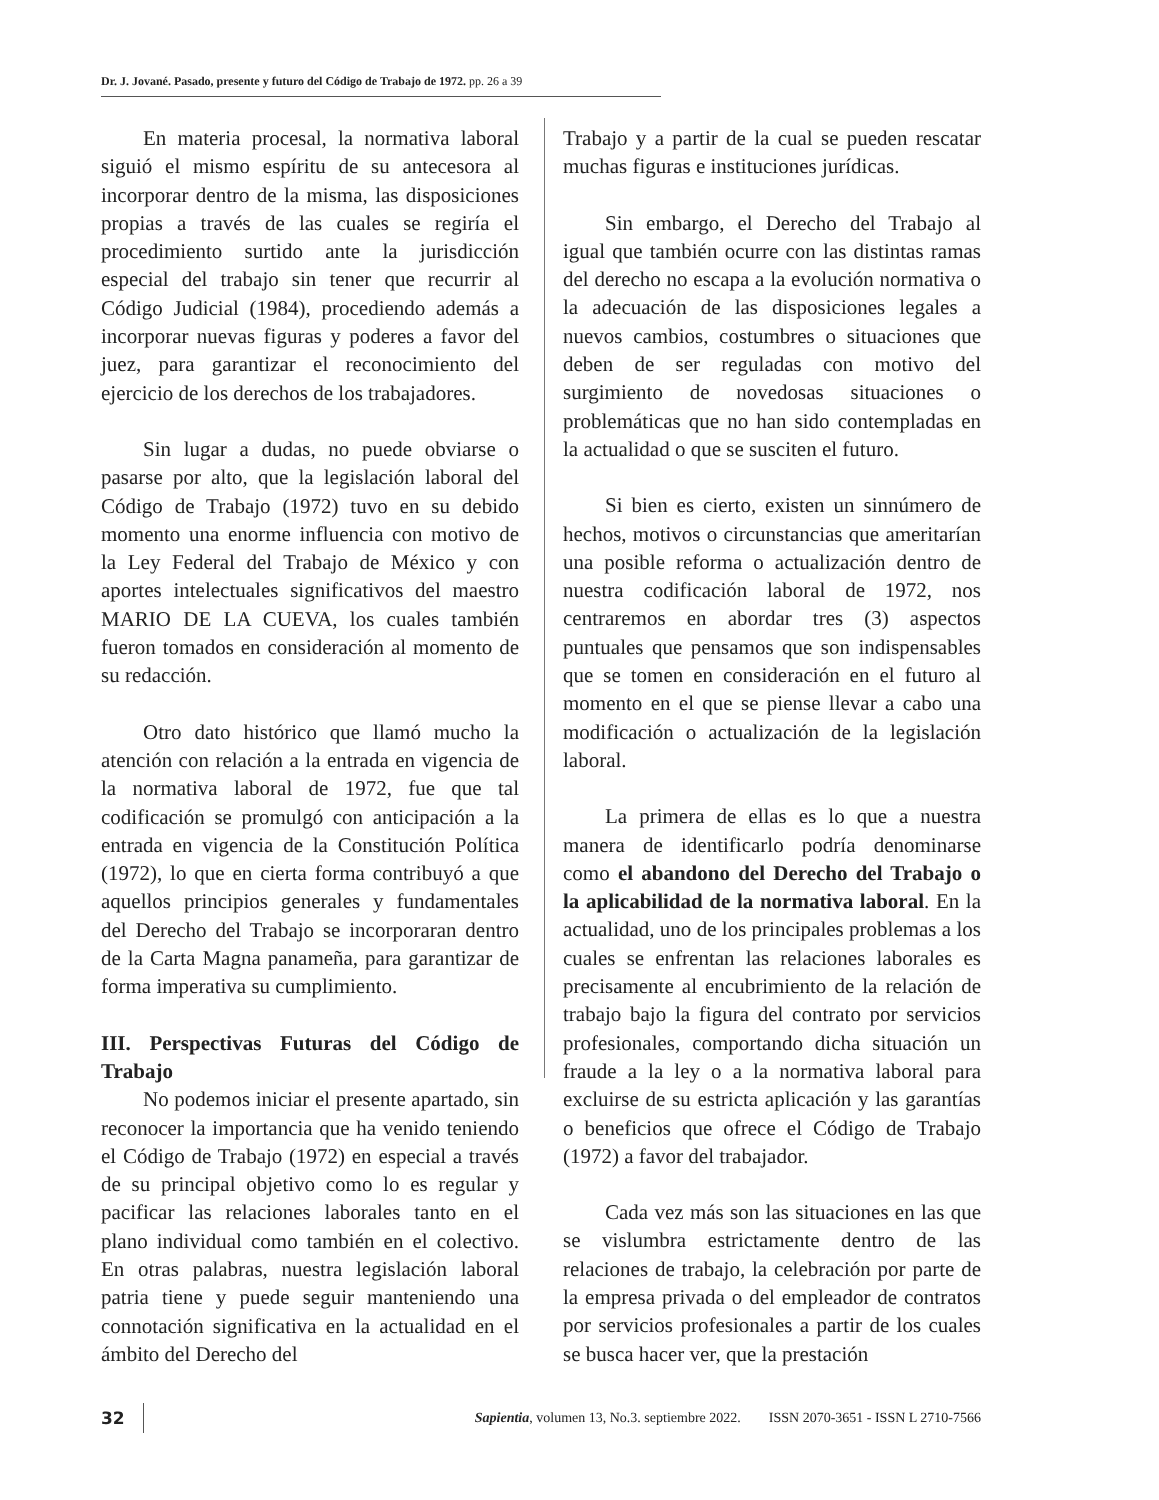Dr. J. Jované. Pasado, presente y futuro del Código de Trabajo de 1972. pp. 26 a 39
En materia procesal, la normativa laboral siguió el mismo espíritu de su antecesora al incorporar dentro de la misma, las disposiciones propias a través de las cuales se regiría el procedimiento surtido ante la jurisdicción especial del trabajo sin tener que recurrir al Código Judicial (1984), procediendo además a incorporar nuevas figuras y poderes a favor del juez, para garantizar el reconocimiento del ejercicio de los derechos de los trabajadores.
Sin lugar a dudas, no puede obviarse o pasarse por alto, que la legislación laboral del Código de Trabajo (1972) tuvo en su debido momento una enorme influencia con motivo de la Ley Federal del Trabajo de México y con aportes intelectuales significativos del maestro MARIO DE LA CUEVA, los cuales también fueron tomados en consideración al momento de su redacción.
Otro dato histórico que llamó mucho la atención con relación a la entrada en vigencia de la normativa laboral de 1972, fue que tal codificación se promulgó con anticipación a la entrada en vigencia de la Constitución Política (1972), lo que en cierta forma contribuyó a que aquellos principios generales y fundamentales del Derecho del Trabajo se incorporaran dentro de la Carta Magna panameña, para garantizar de forma imperativa su cumplimiento.
III. Perspectivas Futuras del Código de Trabajo
No podemos iniciar el presente apartado, sin reconocer la importancia que ha venido teniendo el Código de Trabajo (1972) en especial a través de su principal objetivo como lo es regular y pacificar las relaciones laborales tanto en el plano individual como también en el colectivo. En otras palabras, nuestra legislación laboral patria tiene y puede seguir manteniendo una connotación significativa en la actualidad en el ámbito del Derecho del
Trabajo y a partir de la cual se pueden rescatar muchas figuras e instituciones jurídicas.
Sin embargo, el Derecho del Trabajo al igual que también ocurre con las distintas ramas del derecho no escapa a la evolución normativa o la adecuación de las disposiciones legales a nuevos cambios, costumbres o situaciones que deben de ser reguladas con motivo del surgimiento de novedosas situaciones o problemáticas que no han sido contempladas en la actualidad o que se susciten el futuro.
Si bien es cierto, existen un sinnúmero de hechos, motivos o circunstancias que ameritarían una posible reforma o actualización dentro de nuestra codificación laboral de 1972, nos centraremos en abordar tres (3) aspectos puntuales que pensamos que son indispensables que se tomen en consideración en el futuro al momento en el que se piense llevar a cabo una modificación o actualización de la legislación laboral.
La primera de ellas es lo que a nuestra manera de identificarlo podría denominarse como el abandono del Derecho del Trabajo o la aplicabilidad de la normativa laboral. En la actualidad, uno de los principales problemas a los cuales se enfrentan las relaciones laborales es precisamente al encubrimiento de la relación de trabajo bajo la figura del contrato por servicios profesionales, comportando dicha situación un fraude a la ley o a la normativa laboral para excluirse de su estricta aplicación y las garantías o beneficios que ofrece el Código de Trabajo (1972) a favor del trabajador.
Cada vez más son las situaciones en las que se vislumbra estrictamente dentro de las relaciones de trabajo, la celebración por parte de la empresa privada o del empleador de contratos por servicios profesionales a partir de los cuales se busca hacer ver, que la prestación
32 Sapientia, volumen 13, No.3. septiembre 2022. ISSN 2070-3651 - ISSN L 2710-7566